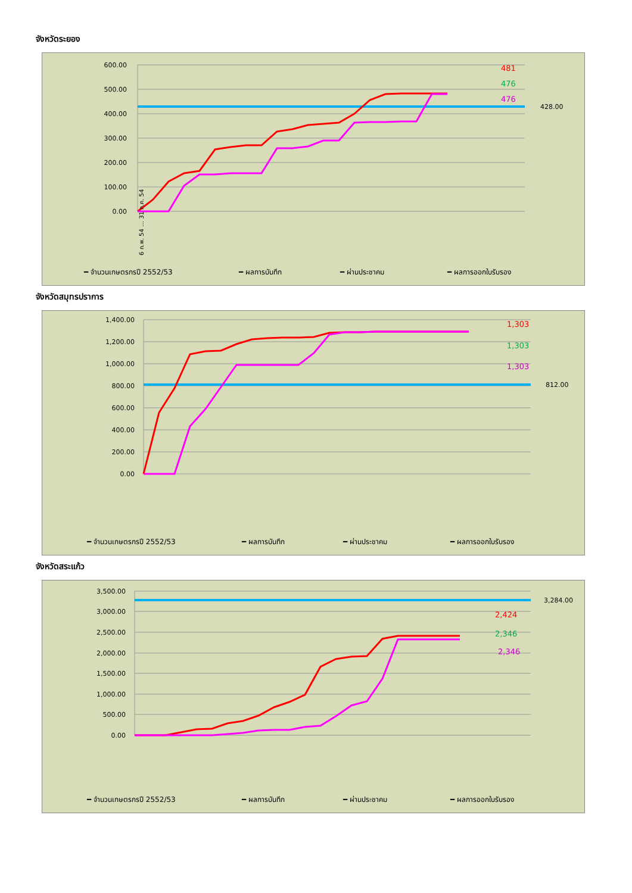จังหวัดระยอง
600.00
500.00
400.00
300.00
200.00
100.00
0.00
428.00
481
476
476
━ จำนวนเกษตรกรปี 2552/53
━ ผลการบันทึก
━ ผ่านประชาคม
━ ผลการออกใบรับรอง
6 ก.พ. 54 … 31 ก.ค. 54
จังหวัดสมุทรปราการ
1,400.00
1,200.00
1,000.00
800.00
600.00
400.00
200.00
0.00
812.00
1,303
1,303
1,303
━ จำนวนเกษตรกรปี 2552/53
━ ผลการบันทึก
━ ผ่านประชาคม
━ ผลการออกใบรับรอง
จังหวัดสระแก้ว
3,500.00
3,000.00
2,500.00
2,000.00
1,500.00
1,000.00
500.00
0.00
3,284.00
2,424
2,346
2,346
━ จำนวนเกษตรกรปี 2552/53
━ ผลการบันทึก
━ ผ่านประชาคม
━ ผลการออกใบรับรอง